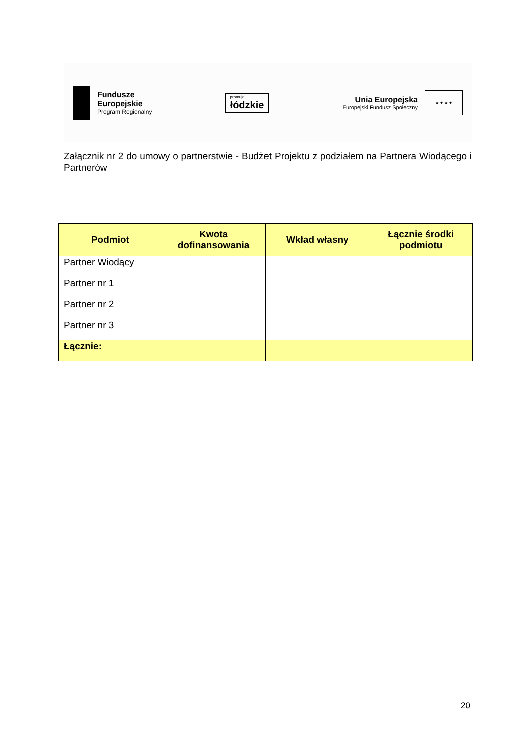Fundusze
Europejskie
Program Regionalny
promuje
łódzkie
Unia Europejska
Europejski Fundusz Społeczny
★ ★ ★ ★
Załącznik nr 2 do umowy o partnerstwie - Budżet Projektu z podziałem na Partnera Wiodącego i Partnerów
| Podmiot | Kwota dofinansowania | Wkład własny | Łącznie środki podmiotu |
| --- | --- | --- | --- |
| Partner Wiodący | | | |
| Partner nr 1 | | | |
| Partner nr 2 | | | |
| Partner nr 3 | | | |
| Łącznie: | | | |
20